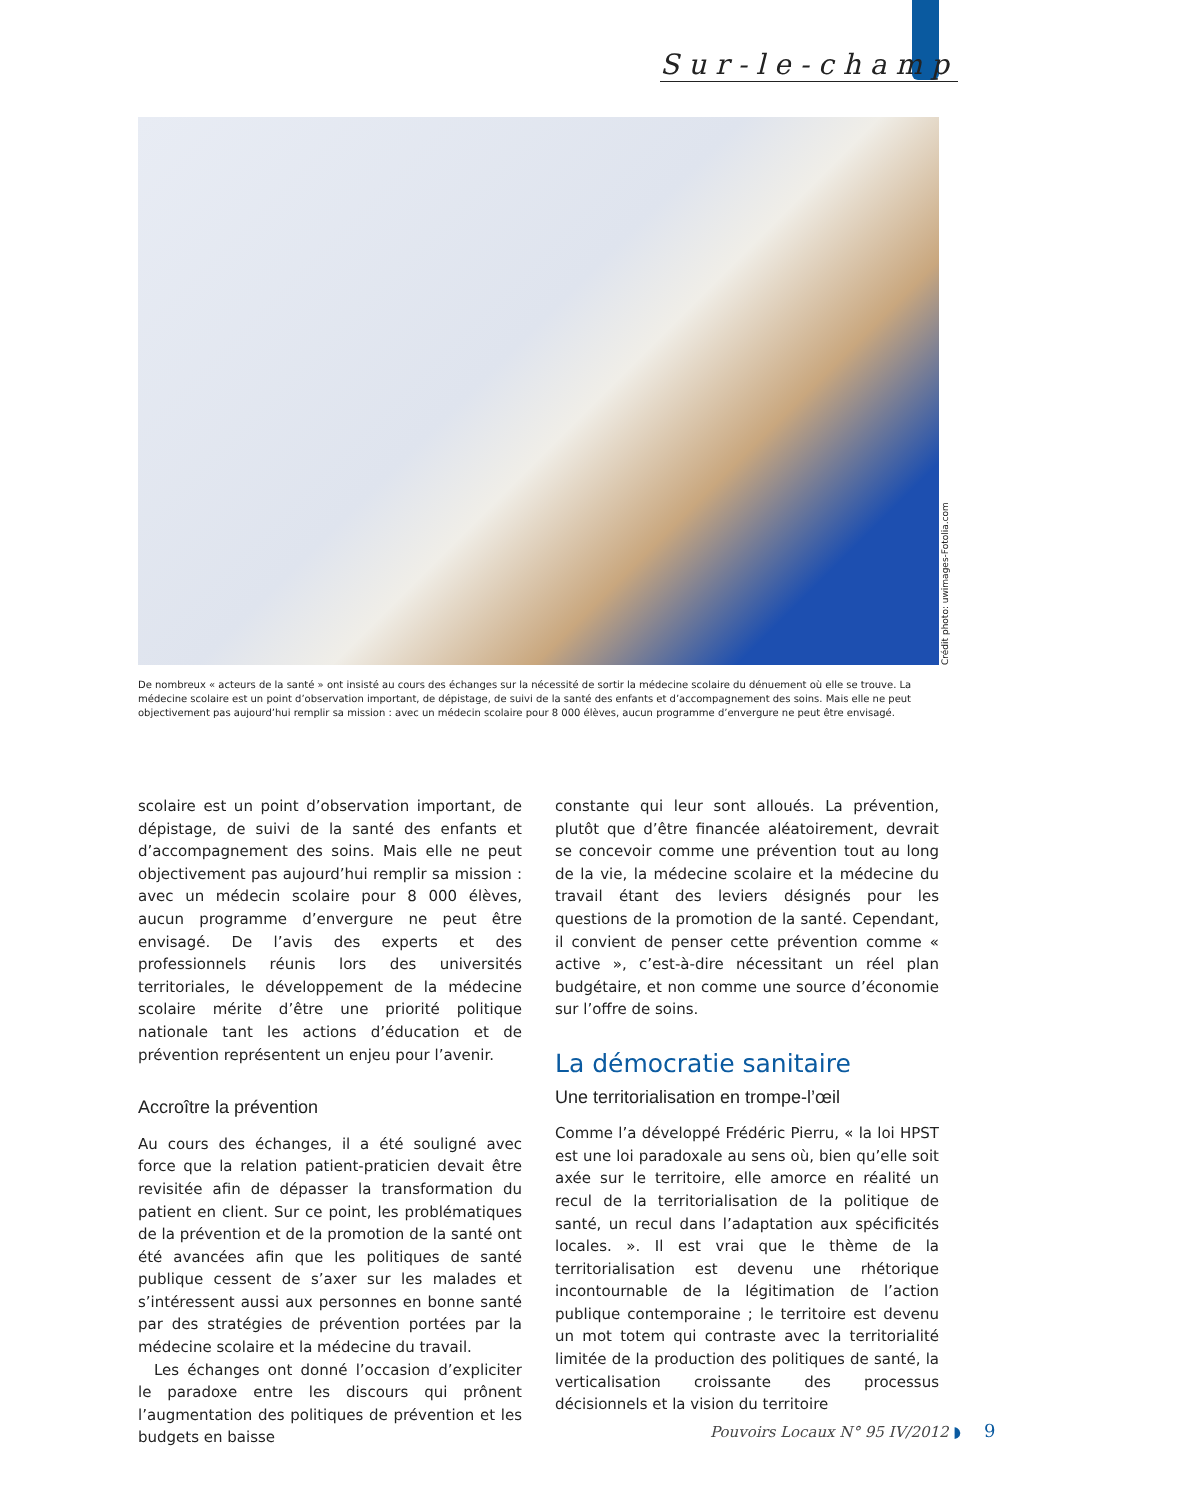Sur-le-champ
Crédit photo: uwimages-Fotolia.com
De nombreux « acteurs de la santé » ont insisté au cours des échanges sur la nécessité de sortir la médecine scolaire du dénuement où elle se trouve. La médecine scolaire est un point d’observation important, de dépistage, de suivi de la santé des enfants et d’accompagnement des soins. Mais elle ne peut objectivement pas aujourd’hui remplir sa mission : avec un médecin scolaire pour 8 000 élèves, aucun programme d’envergure ne peut être envisagé.
scolaire est un point d’observation important, de dépistage, de suivi de la santé des enfants et d’accompagnement des soins. Mais elle ne peut objectivement pas aujourd’hui remplir sa mission : avec un médecin scolaire pour 8 000 élèves, aucun programme d’envergure ne peut être envisagé. De l’avis des experts et des professionnels réunis lors des universités territoriales, le développement de la médecine scolaire mérite d’être une priorité politique nationale tant les actions d’éducation et de prévention représentent un enjeu pour l’avenir.
Accroître la prévention
Au cours des échanges, il a été souligné avec force que la relation patient-praticien devait être revisitée afin de dépasser la transformation du patient en client. Sur ce point, les problématiques de la prévention et de la promotion de la santé ont été avancées afin que les politiques de santé publique cessent de s’axer sur les malades et s’intéressent aussi aux personnes en bonne santé par des stratégies de prévention portées par la médecine scolaire et la médecine du travail.
Les échanges ont donné l’occasion d’expliciter le paradoxe entre les discours qui prônent l’augmentation des politiques de prévention et les budgets en baisse
constante qui leur sont alloués. La prévention, plutôt que d’être financée aléatoirement, devrait se concevoir comme une prévention tout au long de la vie, la médecine scolaire et la médecine du travail étant des leviers désignés pour les questions de la promotion de la santé. Cependant, il convient de penser cette prévention comme « active », c’est-à-dire nécessitant un réel plan budgétaire, et non comme une source d’économie sur l’offre de soins.
La démocratie sanitaire
Une territorialisation en trompe-l’œil
Comme l’a développé Frédéric Pierru, « la loi HPST est une loi paradoxale au sens où, bien qu’elle soit axée sur le territoire, elle amorce en réalité un recul de la territorialisation de la politique de santé, un recul dans l’adaptation aux spécificités locales. ». Il est vrai que le thème de la territorialisation est devenu une rhétorique incontournable de la légitimation de l’action publique contemporaine ; le territoire est devenu un mot totem qui contraste avec la territorialité limitée de la production des politiques de santé, la verticalisation croissante des processus décisionnels et la vision du territoire
Pouvoirs Locaux N° 95 IV/2012 ◗ 9